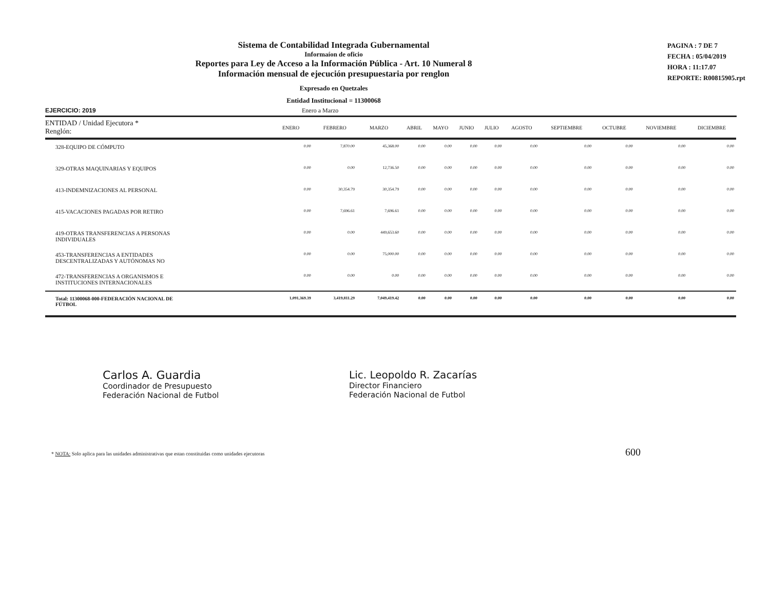Sistema de Contabilidad Integrada Gubernamental
Informaíon de oficio
Reportes para Ley de Acceso a la Información Pública - Art. 10 Numeral 8
Información mensual de ejecución presupuestaria por renglon
Expresado en Quetzales
Entidad Institucional = 11300068
PAGINA : 7 DE 7
FECHA : 05/04/2019
HORA : 11:17.07
REPORTE: R00815905.rpt
EJERCICIO: 2019 Enero a Marzo
| ENTIDAD / Unidad Ejecutora * Renglón: | ENERO | FEBRERO | MARZO | ABRIL | MAYO | JUNIO | JULIO | AGOSTO | SEPTIEMBRE | OCTUBRE | NOVIEMBRE | DICIEMBRE |
| --- | --- | --- | --- | --- | --- | --- | --- | --- | --- | --- | --- | --- |
| 328-EQUIPO DE CÓMPUTO | 0.00 | 7,870.00 | 45,368.00 | 0.00 | 0.00 | 0.00 | 0.00 | 0.00 | 0.00 | 0.00 | 0.00 | 0.00 |
| 329-OTRAS MAQUINARIAS Y EQUIPOS | 0.00 | 0.00 | 12,736.50 | 0.00 | 0.00 | 0.00 | 0.00 | 0.00 | 0.00 | 0.00 | 0.00 | 0.00 |
| 413-INDEMNIZACIONES AL PERSONAL | 0.00 | 30,354.79 | 30,354.79 | 0.00 | 0.00 | 0.00 | 0.00 | 0.00 | 0.00 | 0.00 | 0.00 | 0.00 |
| 415-VACACIONES PAGADAS POR RETIRO | 0.00 | 7,696.61 | 7,696.61 | 0.00 | 0.00 | 0.00 | 0.00 | 0.00 | 0.00 | 0.00 | 0.00 | 0.00 |
| 419-OTRAS TRANSFERENCIAS A PERSONAS INDIVIDUALES | 0.00 | 0.00 | 449,653.60 | 0.00 | 0.00 | 0.00 | 0.00 | 0.00 | 0.00 | 0.00 | 0.00 | 0.00 |
| 453-TRANSFERENCIAS A ENTIDADES DESCENTRALIZADAS Y AUTÓNOMAS NO | 0.00 | 0.00 | 75,000.00 | 0.00 | 0.00 | 0.00 | 0.00 | 0.00 | 0.00 | 0.00 | 0.00 | 0.00 |
| 472-TRANSFERENCIAS A ORGANISMOS E INSTITUCIONES INTERNACIONALES | 0.00 | 0.00 | 0.00 | 0.00 | 0.00 | 0.00 | 0.00 | 0.00 | 0.00 | 0.00 | 0.00 | 0.00 |
| Total: 11300068-000-FEDERACIÓN NACIONAL DE FÚTBOL | 1,091,369.39 | 3,419,811.29 | 7,049,419.42 | 0.00 | 0.00 | 0.00 | 0.00 | 0.00 | 0.00 | 0.00 | 0.00 | 0.00 |
Carlos A. Guardia
Coordinador de Presupuesto
Federación Nacional de Futbol
Lic. Leopoldo R. Zacarías
Director Financiero
Federación Nacional de Futbol
* NOTA: Solo aplica para las unidades administrativas que estan constituidas como unidades ejecutoras 600